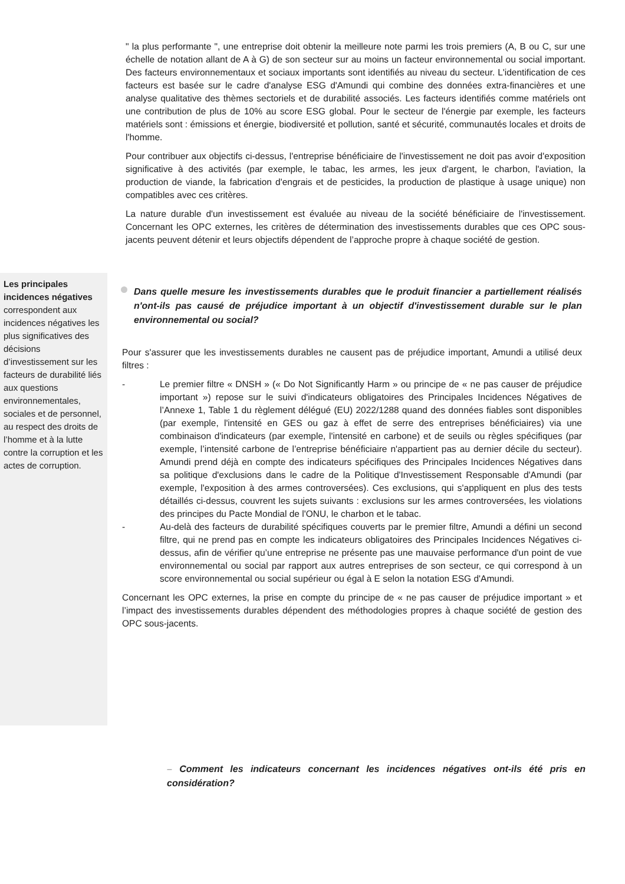" la plus performante ", une entreprise doit obtenir la meilleure note parmi les trois premiers (A, B ou C, sur une échelle de notation allant de A à G) de son secteur sur au moins un facteur environnemental ou social important. Des facteurs environnementaux et sociaux importants sont identifiés au niveau du secteur. L'identification de ces facteurs est basée sur le cadre d'analyse ESG d'Amundi qui combine des données extra-financières et une analyse qualitative des thèmes sectoriels et de durabilité associés. Les facteurs identifiés comme matériels ont une contribution de plus de 10% au score ESG global. Pour le secteur de l'énergie par exemple, les facteurs matériels sont : émissions et énergie, biodiversité et pollution, santé et sécurité, communautés locales et droits de l'homme.
Pour contribuer aux objectifs ci-dessus, l'entreprise bénéficiaire de l'investissement ne doit pas avoir d'exposition significative à des activités (par exemple, le tabac, les armes, les jeux d'argent, le charbon, l'aviation, la production de viande, la fabrication d'engrais et de pesticides, la production de plastique à usage unique) non compatibles avec ces critères.
La nature durable d'un investissement est évaluée au niveau de la société bénéficiaire de l'investissement. Concernant les OPC externes, les critères de détermination des investissements durables que ces OPC sous-jacents peuvent détenir et leurs objectifs dépendent de l’approche propre à chaque société de gestion.
Les principales incidences négatives correspondent aux incidences négatives les plus significatives des décisions d’investissement sur les facteurs de durabilité liés aux questions environnementales, sociales et de personnel, au respect des droits de l’homme et à la lutte contre la corruption et les actes de corruption.
Dans quelle mesure les investissements durables que le produit financier a partiellement réalisés n'ont-ils pas causé de préjudice important à un objectif d'investissement durable sur le plan environnemental ou social?
Pour s'assurer que les investissements durables ne causent pas de préjudice important, Amundi a utilisé deux filtres :
- Le premier filtre « DNSH » (« Do Not Significantly Harm » ou principe de « ne pas causer de préjudice important ») repose sur le suivi d'indicateurs obligatoires des Principales Incidences Négatives de l’Annexe 1, Table 1 du règlement délégué (EU) 2022/1288 quand des données fiables sont disponibles (par exemple, l'intensité en GES ou gaz à effet de serre des entreprises bénéficiaires) via une combinaison d'indicateurs (par exemple, l'intensité en carbone) et de seuils ou règles spécifiques (par exemple, l’intensité carbone de l’entreprise bénéficiaire n'appartient pas au dernier décile du secteur). Amundi prend déjà en compte des indicateurs spécifiques des Principales Incidences Négatives dans sa politique d'exclusions dans le cadre de la Politique d'Investissement Responsable d'Amundi (par exemple, l'exposition à des armes controversées). Ces exclusions, qui s'appliquent en plus des tests détaillés ci-dessus, couvrent les sujets suivants : exclusions sur les armes controversées, les violations des principes du Pacte Mondial de l'ONU, le charbon et le tabac.
- Au-delà des facteurs de durabilité spécifiques couverts par le premier filtre, Amundi a défini un second filtre, qui ne prend pas en compte les indicateurs obligatoires des Principales Incidences Négatives ci-dessus, afin de vérifier qu’une entreprise ne présente pas une mauvaise performance d'un point de vue environnemental ou social par rapport aux autres entreprises de son secteur, ce qui correspond à un score environnemental ou social supérieur ou égal à E selon la notation ESG d'Amundi.
Concernant les OPC externes, la prise en compte du principe de « ne pas causer de préjudice important » et l’impact des investissements durables dépendent des méthodologies propres à chaque société de gestion des OPC sous-jacents.
– Comment les indicateurs concernant les incidences négatives ont-ils été pris en considération?